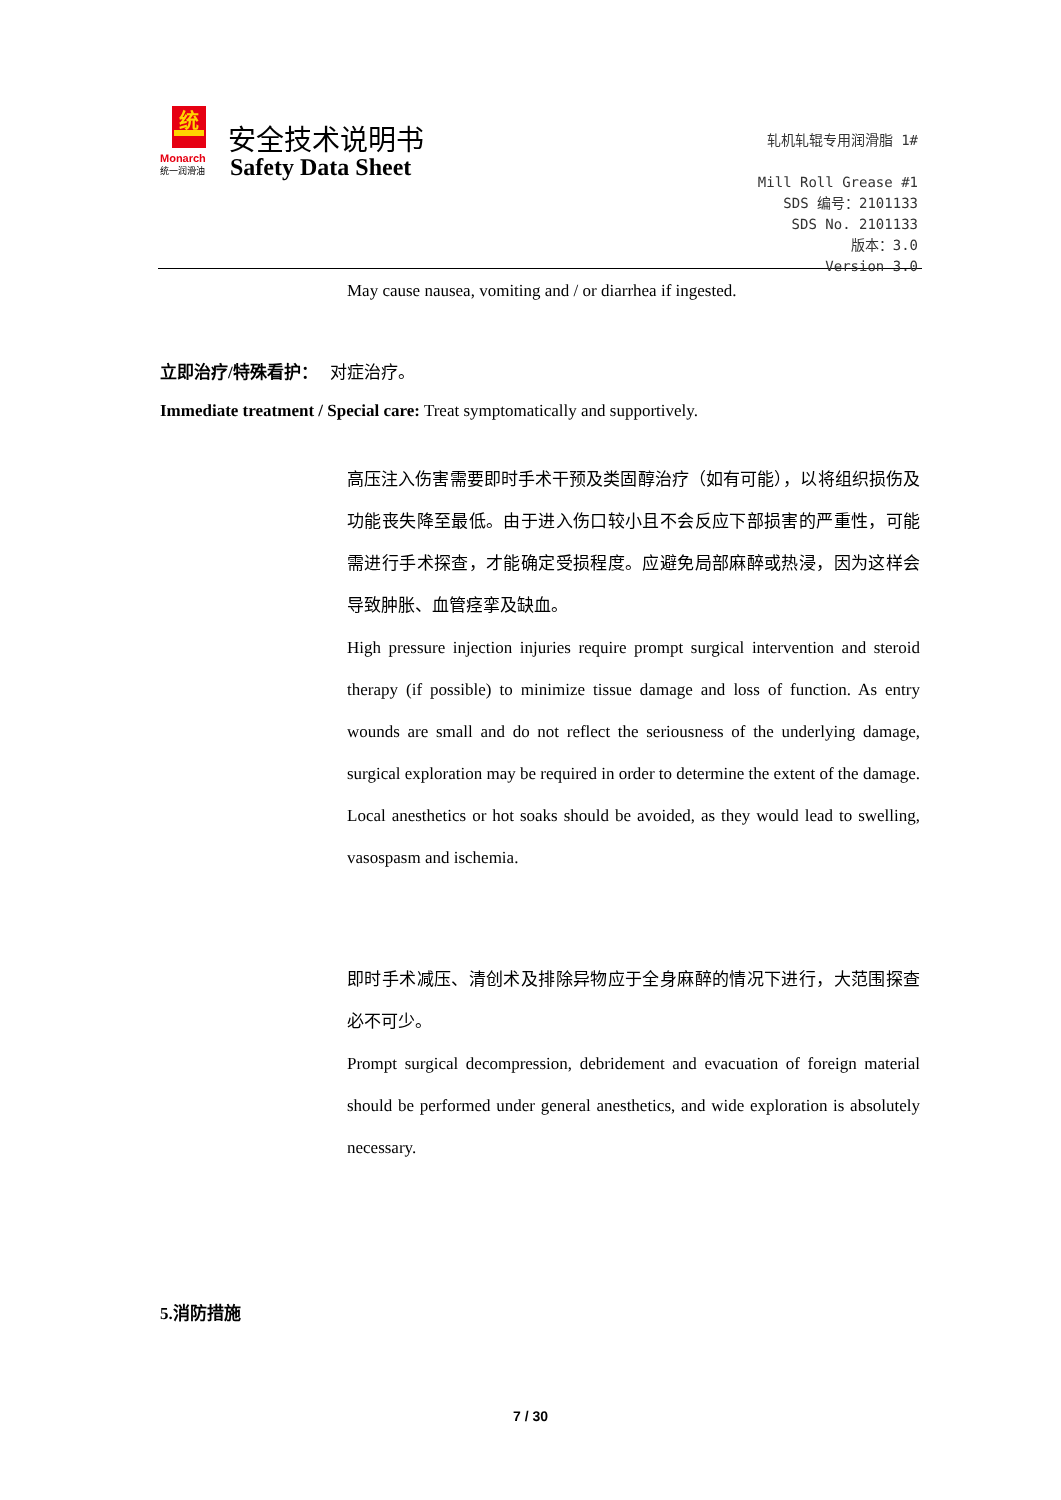统
Monarch
统一润滑油
安全技术说明书
Safety Data Sheet
轧机轧辊专用润滑脂 1#
Mill Roll Grease #1
SDS 编号：2101133
SDS No. 2101133
版本：3.0
Version 3.0
May cause nausea, vomiting and / or diarrhea if ingested.
立即治疗/特殊看护： 对症治疗。
Immediate treatment / Special care: Treat symptomatically and supportively.
高压注入伤害需要即时手术干预及类固醇治疗（如有可能），以将组织损伤及功能丧失降至最低。由于进入伤口较小且不会反应下部损害的严重性，可能需进行手术探查，才能确定受损程度。应避免局部麻醉或热浸，因为这样会导致肿胀、血管痉挛及缺血。
High pressure injection injuries require prompt surgical intervention and steroid therapy (if possible) to minimize tissue damage and loss of function. As entry wounds are small and do not reflect the seriousness of the underlying damage, surgical exploration may be required in order to determine the extent of the damage. Local anesthetics or hot soaks should be avoided, as they would lead to swelling, vasospasm and ischemia.
即时手术减压、清创术及排除异物应于全身麻醉的情况下进行，大范围探查必不可少。
Prompt surgical decompression, debridement and evacuation of foreign material should be performed under general anesthetics, and wide exploration is absolutely necessary.
5.消防措施
7 / 30